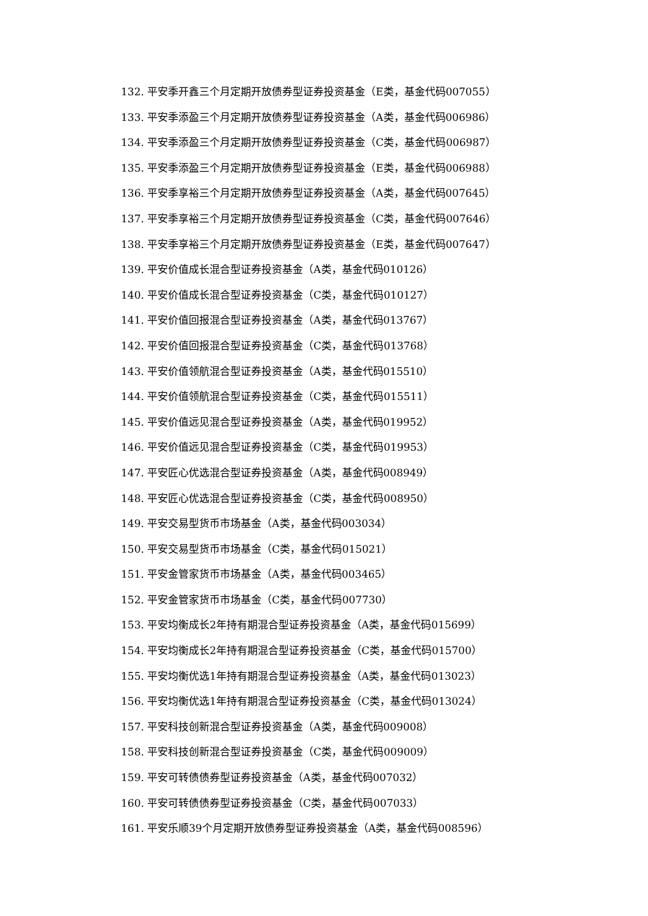132. 平安季开鑫三个月定期开放债券型证券投资基金（E类，基金代码007055）
133. 平安季添盈三个月定期开放债券型证券投资基金（A类，基金代码006986）
134. 平安季添盈三个月定期开放债券型证券投资基金（C类，基金代码006987）
135. 平安季添盈三个月定期开放债券型证券投资基金（E类，基金代码006988）
136. 平安季享裕三个月定期开放债券型证券投资基金（A类，基金代码007645）
137. 平安季享裕三个月定期开放债券型证券投资基金（C类，基金代码007646）
138. 平安季享裕三个月定期开放债券型证券投资基金（E类，基金代码007647）
139. 平安价值成长混合型证券投资基金（A类，基金代码010126）
140. 平安价值成长混合型证券投资基金（C类，基金代码010127）
141. 平安价值回报混合型证券投资基金（A类，基金代码013767）
142. 平安价值回报混合型证券投资基金（C类，基金代码013768）
143. 平安价值领航混合型证券投资基金（A类，基金代码015510）
144. 平安价值领航混合型证券投资基金（C类，基金代码015511）
145. 平安价值远见混合型证券投资基金（A类，基金代码019952）
146. 平安价值远见混合型证券投资基金（C类，基金代码019953）
147. 平安匠心优选混合型证券投资基金（A类，基金代码008949）
148. 平安匠心优选混合型证券投资基金（C类，基金代码008950）
149. 平安交易型货币市场基金（A类，基金代码003034）
150. 平安交易型货币市场基金（C类，基金代码015021）
151. 平安金管家货币市场基金（A类，基金代码003465）
152. 平安金管家货币市场基金（C类，基金代码007730）
153. 平安均衡成长2年持有期混合型证券投资基金（A类，基金代码015699）
154. 平安均衡成长2年持有期混合型证券投资基金（C类，基金代码015700）
155. 平安均衡优选1年持有期混合型证券投资基金（A类，基金代码013023）
156. 平安均衡优选1年持有期混合型证券投资基金（C类，基金代码013024）
157. 平安科技创新混合型证券投资基金（A类，基金代码009008）
158. 平安科技创新混合型证券投资基金（C类，基金代码009009）
159. 平安可转债债券型证券投资基金（A类，基金代码007032）
160. 平安可转债债券型证券投资基金（C类，基金代码007033）
161. 平安乐顺39个月定期开放债券型证券投资基金（A类，基金代码008596）